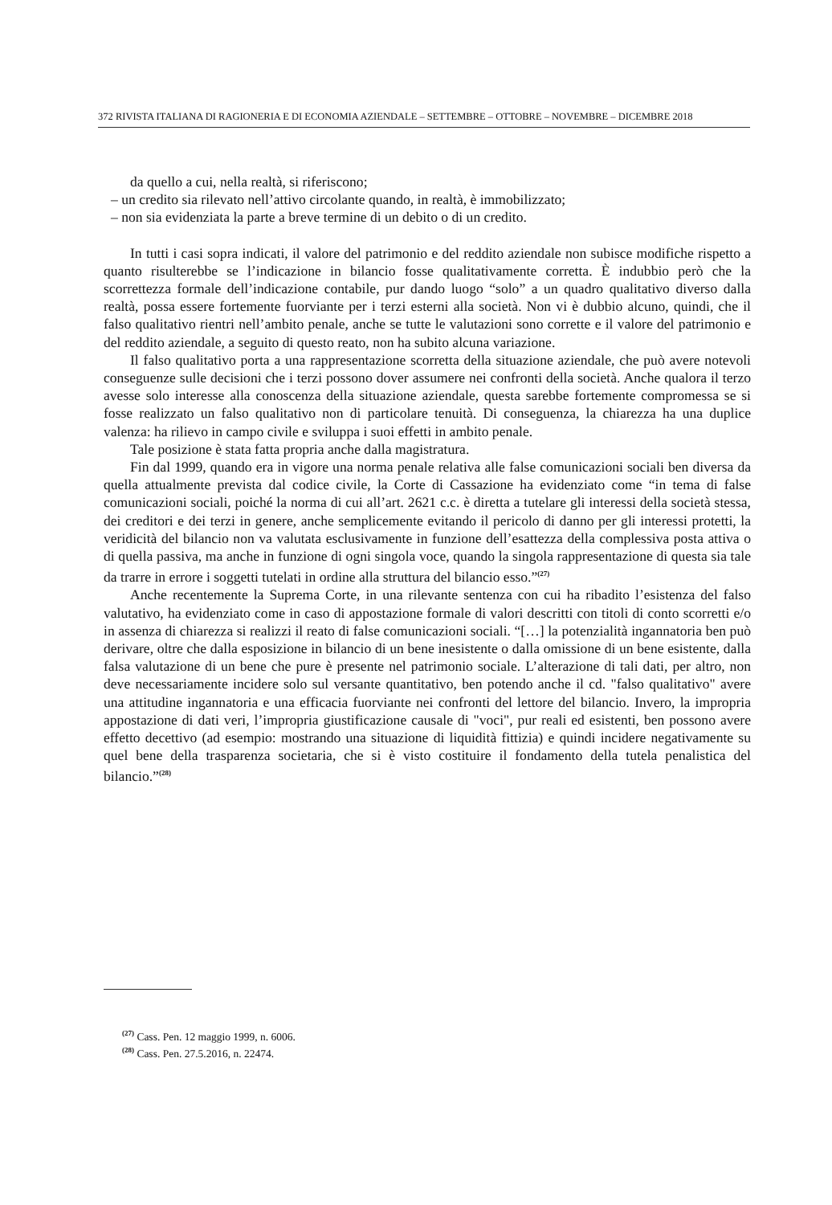372 RIVISTA ITALIANA DI RAGIONERIA E DI ECONOMIA AZIENDALE – SETTEMBRE – OTTOBRE – NOVEMBRE – DICEMBRE 2018
da quello a cui, nella realtà, si riferiscono;
– un credito sia rilevato nell’attivo circolante quando, in realtà, è immobilizzato;
– non sia evidenziata la parte a breve termine di un debito o di un credito.
In tutti i casi sopra indicati, il valore del patrimonio e del reddito aziendale non subisce modifiche rispetto a quanto risulterebbe se l’indicazione in bilancio fosse qualitativamente corretta. È indubbio però che la scorrettezza formale dell’indicazione contabile, pur dando luogo “solo” a un quadro qualitativo diverso dalla realtà, possa essere fortemente fuorviante per i terzi esterni alla società. Non vi è dubbio alcuno, quindi, che il falso qualitativo rientri nell’ambito penale, anche se tutte le valutazioni sono corrette e il valore del patrimonio e del reddito aziendale, a seguito di questo reato, non ha subito alcuna variazione.
Il falso qualitativo porta a una rappresentazione scorretta della situazione aziendale, che può avere notevoli conseguenze sulle decisioni che i terzi possono dover assumere nei confronti della società. Anche qualora il terzo avesse solo interesse alla conoscenza della situazione aziendale, questa sarebbe fortemente compromessa se si fosse realizzato un falso qualitativo non di particolare tenuità. Di conseguenza, la chiarezza ha una duplice valenza: ha rilievo in campo civile e sviluppa i suoi effetti in ambito penale.
Tale posizione è stata fatta propria anche dalla magistratura.
Fin dal 1999, quando era in vigore una norma penale relativa alle false comunicazioni sociali ben diversa da quella attualmente prevista dal codice civile, la Corte di Cassazione ha evidenziato come “in tema di false comunicazioni sociali, poiché la norma di cui all’art. 2621 c.c. è diretta a tutelare gli interessi della società stessa, dei creditori e dei terzi in genere, anche semplicemente evitando il pericolo di danno per gli interessi protetti, la veridicità del bilancio non va valutata esclusivamente in funzione dell’esattezza della complessiva posta attiva o di quella passiva, ma anche in funzione di ogni singola voce, quando la singola rappresentazione di questa sia tale da trarre in errore i soggetti tutelati in ordine alla struttura del bilancio esso.”<sup>(27)</sup>
Anche recentemente la Suprema Corte, in una rilevante sentenza con cui ha ribadito l’esistenza del falso valutativo, ha evidenziato come in caso di appostazione formale di valori descritti con titoli di conto scorretti e/o in assenza di chiarezza si realizzi il reato di false comunicazioni sociali. “[…] la potenzialità ingannatoria ben può derivare, oltre che dalla esposizione in bilancio di un bene inesistente o dalla omissione di un bene esistente, dalla falsa valutazione di un bene che pure è presente nel patrimonio sociale. L’alterazione di tali dati, per altro, non deve necessariamente incidere solo sul versante quantitativo, ben potendo anche il cd. "falso qualitativo" avere una attitudine ingannatoria e una efficacia fuorviante nei confronti del lettore del bilancio. Invero, la impropria appostazione di dati veri, l’impropria giustificazione causale di "voci", pur reali ed esistenti, ben possono avere effetto decettivo (ad esempio: mostrando una situazione di liquidità fittizia) e quindi incidere negativamente su quel bene della trasparenza societaria, che si è visto costituire il fondamento della tutela penalistica del bilancio.”<sup>(28)</sup>
<sup>(27)</sup> Cass. Pen. 12 maggio 1999, n. 6006.
<sup>(28)</sup> Cass. Pen. 27.5.2016, n. 22474.